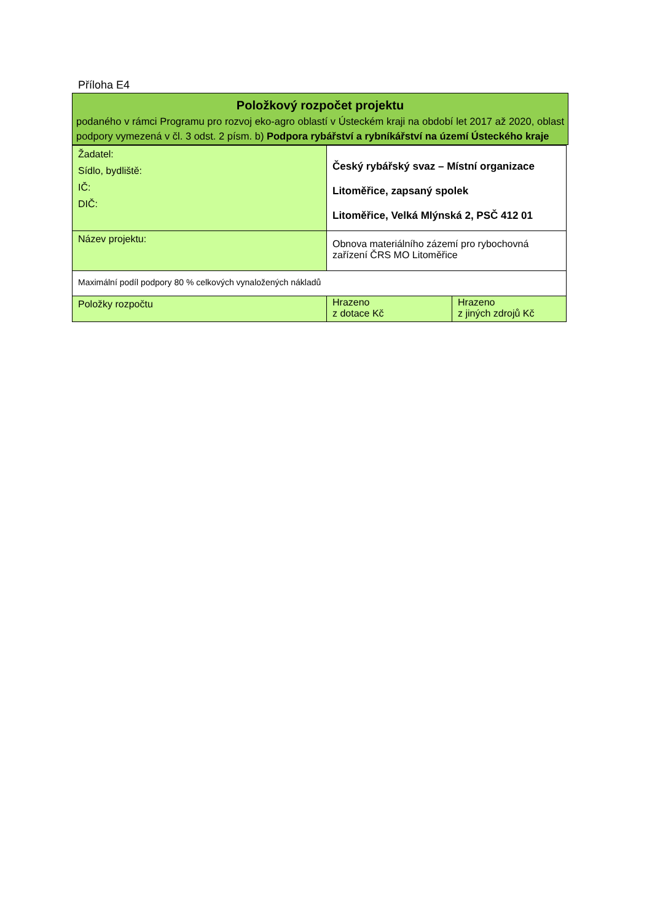Příloha E4
Položkový rozpočet projektu
podaného v rámci Programu pro rozvoj eko-agro oblastí v Ústeckém kraji na období let 2017 až 2020, oblast podpory vymezená v čl. 3 odst. 2 písm. b) Podpora rybářství a rybníkářství na území Ústeckého kraje
| Žadatel: Sídlo, bydliště: IČ: DIČ: | Český rybářský svaz – Místní organizace Litoměřice, zapsaný spolek Litoměřice, Velká Mlýnská 2, PSČ 412 01 | |
| Název projektu: | Obnova materiálního zázemí pro rybochovná zařízení ČRS MO Litoměřice | |
| Maximální podíl podpory 80 % celkových vynaložených nákladů | | |
| Položky rozpočtu | Hrazeno z dotace Kč | Hrazeno z jiných zdrojů Kč |